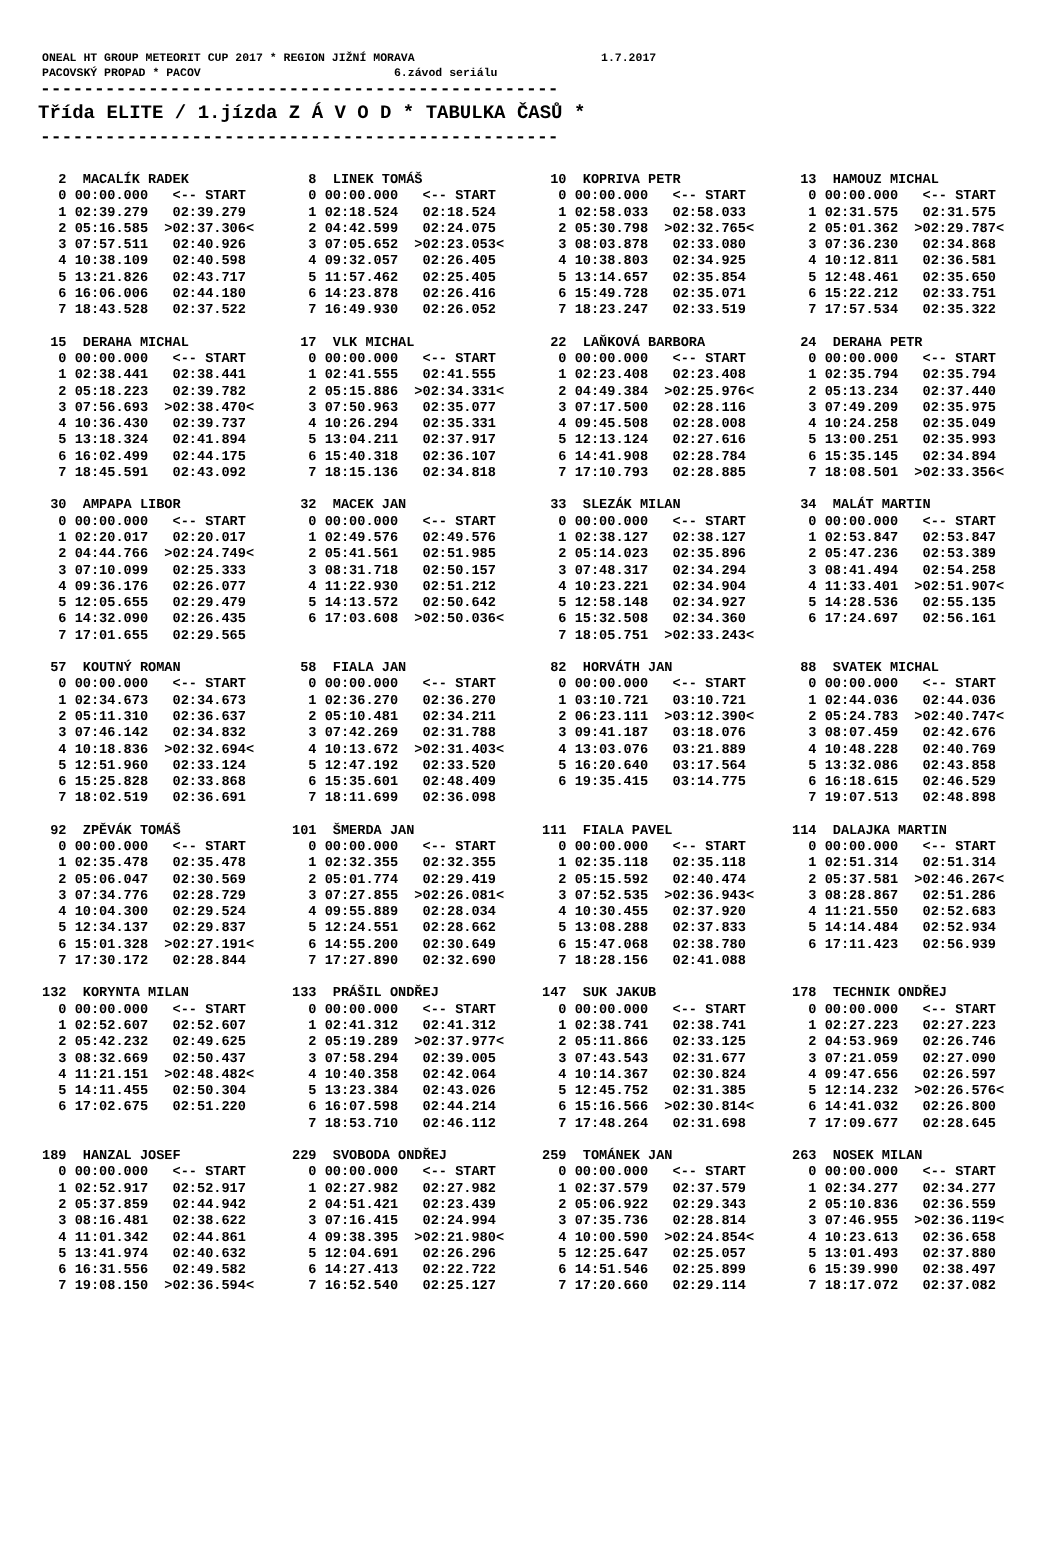ONEAL HT GROUP METEORIT CUP 2017 * REGION JIŽNÍ MORAVA 1.7.2017 PACOVSKÝ PROPAD * PACOV 6.závod seriálu
------------------------------------------------
Třída ELITE / 1.jízda Z Á V O D * TABULKA ČASŮ *
------------------------------------------------
  2  MACALÍK RADEK
  0 00:00.000   <-- START
  1 02:39.279   02:39.279
  2 05:16.585  >02:37.306<
  3 07:57.511   02:40.926
  4 10:38.109   02:40.598
  5 13:21.826   02:43.717
  6 16:06.006   02:44.180
  7 18:43.528   02:37.522
  8  LINEK TOMÁŠ
  0 00:00.000   <-- START
  1 02:18.524   02:18.524
  2 04:42.599   02:24.075
  3 07:05.652  >02:23.053<
  4 09:32.057   02:26.405
  5 11:57.462   02:25.405
  6 14:23.878   02:26.416
  7 16:49.930   02:26.052
 10  KOPRIVA PETR
  0 00:00.000   <-- START
  1 02:58.033   02:58.033
  2 05:30.798  >02:32.765<
  3 08:03.878   02:33.080
  4 10:38.803   02:34.925
  5 13:14.657   02:35.854
  6 15:49.728   02:35.071
  7 18:23.247   02:33.519
 13  HAMOUZ MICHAL
  0 00:00.000   <-- START
  1 02:31.575   02:31.575
  2 05:01.362  >02:29.787<
  3 07:36.230   02:34.868
  4 10:12.811   02:36.581
  5 12:48.461   02:35.650
  6 15:22.212   02:33.751
  7 17:57.534   02:35.322
 15  DERAHA MICHAL
  0 00:00.000   <-- START
  1 02:38.441   02:38.441
  2 05:18.223   02:39.782
  3 07:56.693  >02:38.470<
  4 10:36.430   02:39.737
  5 13:18.324   02:41.894
  6 16:02.499   02:44.175
  7 18:45.591   02:43.092
 17  VLK MICHAL
  0 00:00.000   <-- START
  1 02:41.555   02:41.555
  2 05:15.886  >02:34.331<
  3 07:50.963   02:35.077
  4 10:26.294   02:35.331
  5 13:04.211   02:37.917
  6 15:40.318   02:36.107
  7 18:15.136   02:34.818
 22  LAŇKOVÁ BARBORA
  0 00:00.000   <-- START
  1 02:23.408   02:23.408
  2 04:49.384  >02:25.976<
  3 07:17.500   02:28.116
  4 09:45.508   02:28.008
  5 12:13.124   02:27.616
  6 14:41.908   02:28.784
  7 17:10.793   02:28.885
 24  DERAHA PETR
  0 00:00.000   <-- START
  1 02:35.794   02:35.794
  2 05:13.234   02:37.440
  3 07:49.209   02:35.975
  4 10:24.258   02:35.049
  5 13:00.251   02:35.993
  6 15:35.145   02:34.894
  7 18:08.501  >02:33.356<
 30  AMPAPA LIBOR
  0 00:00.000   <-- START
  1 02:20.017   02:20.017
  2 04:44.766  >02:24.749<
  3 07:10.099   02:25.333
  4 09:36.176   02:26.077
  5 12:05.655   02:29.479
  6 14:32.090   02:26.435
  7 17:01.655   02:29.565
 32  MACEK JAN
  0 00:00.000   <-- START
  1 02:49.576   02:49.576
  2 05:41.561   02:51.985
  3 08:31.718   02:50.157
  4 11:22.930   02:51.212
  5 14:13.572   02:50.642
  6 17:03.608  >02:50.036<
 33  SLEZÁK MILAN
  0 00:00.000   <-- START
  1 02:38.127   02:38.127
  2 05:14.023   02:35.896
  3 07:48.317   02:34.294
  4 10:23.221   02:34.904
  5 12:58.148   02:34.927
  6 15:32.508   02:34.360
  7 18:05.751  >02:33.243<
 34  MALÁT MARTIN
  0 00:00.000   <-- START
  1 02:53.847   02:53.847
  2 05:47.236   02:53.389
  3 08:41.494   02:54.258
  4 11:33.401  >02:51.907<
  5 14:28.536   02:55.135
  6 17:24.697   02:56.161
 57  KOUTNÝ ROMAN
  0 00:00.000   <-- START
  1 02:34.673   02:34.673
  2 05:11.310   02:36.637
  3 07:46.142   02:34.832
  4 10:18.836  >02:32.694<
  5 12:51.960   02:33.124
  6 15:25.828   02:33.868
  7 18:02.519   02:36.691
 58  FIALA JAN
  0 00:00.000   <-- START
  1 02:36.270   02:36.270
  2 05:10.481   02:34.211
  3 07:42.269   02:31.788
  4 10:13.672  >02:31.403<
  5 12:47.192   02:33.520
  6 15:35.601   02:48.409
  7 18:11.699   02:36.098
 82  HORVÁTH JAN
  0 00:00.000   <-- START
  1 03:10.721   03:10.721
  2 06:23.111  >03:12.390<
  3 09:41.187   03:18.076
  4 13:03.076   03:21.889
  5 16:20.640   03:17.564
  6 19:35.415   03:14.775
 88  SVATEK MICHAL
  0 00:00.000   <-- START
  1 02:44.036   02:44.036
  2 05:24.783  >02:40.747<
  3 08:07.459   02:42.676
  4 10:48.228   02:40.769
  5 13:32.086   02:43.858
  6 16:18.615   02:46.529
  7 19:07.513   02:48.898
 92  ZPĚVÁK TOMÁŠ
  0 00:00.000   <-- START
  1 02:35.478   02:35.478
  2 05:06.047   02:30.569
  3 07:34.776   02:28.729
  4 10:04.300   02:29.524
  5 12:34.137   02:29.837
  6 15:01.328  >02:27.191<
  7 17:30.172   02:28.844
101  ŠMERDA JAN
  0 00:00.000   <-- START
  1 02:32.355   02:32.355
  2 05:01.774   02:29.419
  3 07:27.855  >02:26.081<
  4 09:55.889   02:28.034
  5 12:24.551   02:28.662
  6 14:55.200   02:30.649
  7 17:27.890   02:32.690
111  FIALA PAVEL
  0 00:00.000   <-- START
  1 02:35.118   02:35.118
  2 05:15.592   02:40.474
  3 07:52.535  >02:36.943<
  4 10:30.455   02:37.920
  5 13:08.288   02:37.833
  6 15:47.068   02:38.780
  7 18:28.156   02:41.088
114  DALAJKA MARTIN
  0 00:00.000   <-- START
  1 02:51.314   02:51.314
  2 05:37.581  >02:46.267<
  3 08:28.867   02:51.286
  4 11:21.550   02:52.683
  5 14:14.484   02:52.934
  6 17:11.423   02:56.939
132  KORYNTA MILAN
  0 00:00.000   <-- START
  1 02:52.607   02:52.607
  2 05:42.232   02:49.625
  3 08:32.669   02:50.437
  4 11:21.151  >02:48.482<
  5 14:11.455   02:50.304
  6 17:02.675   02:51.220
133  PRÁŠIL ONDŘEJ
  0 00:00.000   <-- START
  1 02:41.312   02:41.312
  2 05:19.289  >02:37.977<
  3 07:58.294   02:39.005
  4 10:40.358   02:42.064
  5 13:23.384   02:43.026
  6 16:07.598   02:44.214
  7 18:53.710   02:46.112
147  SUK JAKUB
  0 00:00.000   <-- START
  1 02:38.741   02:38.741
  2 05:11.866   02:33.125
  3 07:43.543   02:31.677
  4 10:14.367   02:30.824
  5 12:45.752   02:31.385
  6 15:16.566  >02:30.814<
  7 17:48.264   02:31.698
178  TECHNIK ONDŘEJ
  0 00:00.000   <-- START
  1 02:27.223   02:27.223
  2 04:53.969   02:26.746
  3 07:21.059   02:27.090
  4 09:47.656   02:26.597
  5 12:14.232  >02:26.576<
  6 14:41.032   02:26.800
  7 17:09.677   02:28.645
189  HANZAL JOSEF
  0 00:00.000   <-- START
  1 02:52.917   02:52.917
  2 05:37.859   02:44.942
  3 08:16.481   02:38.622
  4 11:01.342   02:44.861
  5 13:41.974   02:40.632
  6 16:31.556   02:49.582
  7 19:08.150  >02:36.594<
229  SVOBODA ONDŘEJ
  0 00:00.000   <-- START
  1 02:27.982   02:27.982
  2 04:51.421   02:23.439
  3 07:16.415   02:24.994
  4 09:38.395  >02:21.980<
  5 12:04.691   02:26.296
  6 14:27.413   02:22.722
  7 16:52.540   02:25.127
259  TOMÁNEK JAN
  0 00:00.000   <-- START
  1 02:37.579   02:37.579
  2 05:06.922   02:29.343
  3 07:35.736   02:28.814
  4 10:00.590  >02:24.854<
  5 12:25.647   02:25.057
  6 14:51.546   02:25.899
  7 17:20.660   02:29.114
263  NOSEK MILAN
  0 00:00.000   <-- START
  1 02:34.277   02:34.277
  2 05:10.836   02:36.559
  3 07:46.955  >02:36.119<
  4 10:23.613   02:36.658
  5 13:01.493   02:37.880
  6 15:39.990   02:38.497
  7 18:17.072   02:37.082